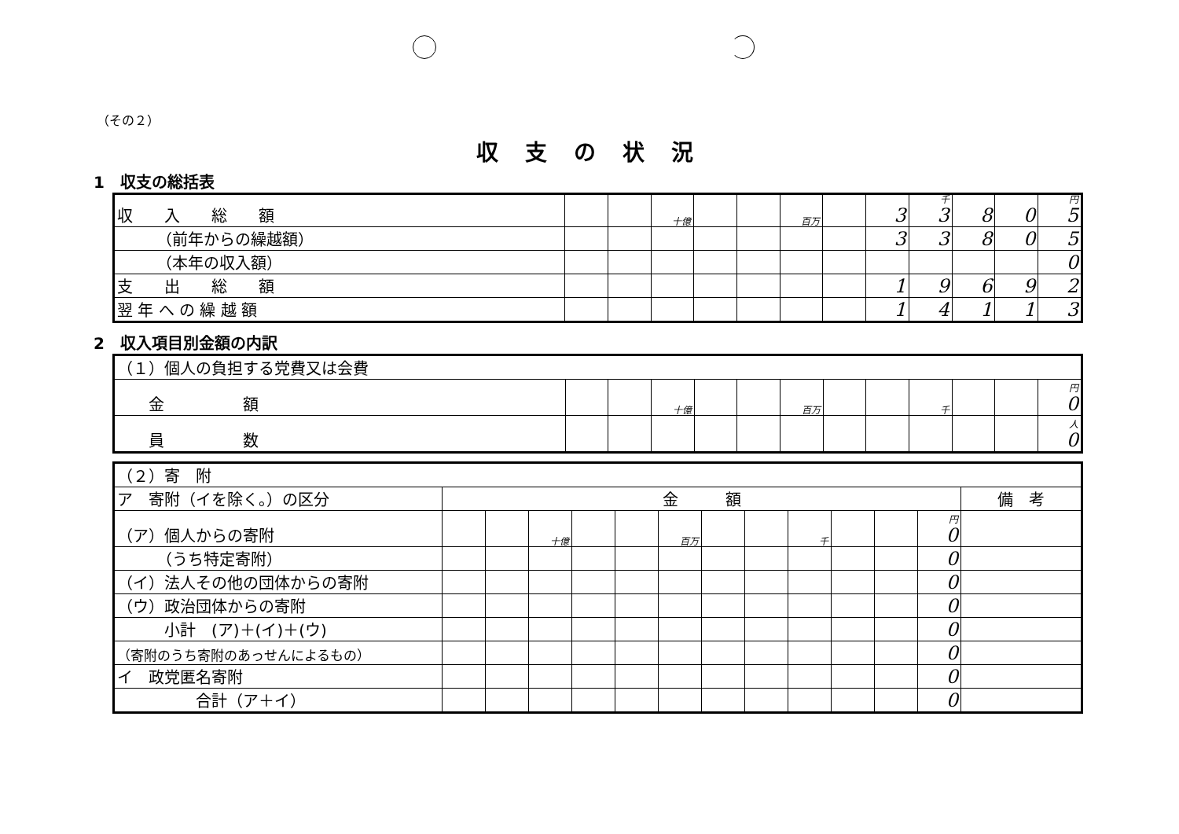（その２）
収支の状況
1　収支の総括表
| 収 入 総 額 | | | 十億 | | | 百万 | | 3 | 千 3 | 8 | 0 | 円 5 |
| （前年からの繰越額） | | | | | | | | 3 | 3 | 8 | 0 | 5 |
| （本年の収入額） | | | | | | | | | | | | 0 |
| 支 出 総 額 | | | | | | | | 1 | 9 | 6 | 9 | 2 |
| 翌 年 へ の 繰 越 額 | | | | | | | | 1 | 4 | 1 | 1 | 3 |
2　収入項目別金額の内訳
| （１）個人の負担する党費又は会費 | | | | | | | | | | | | |
| 金 額 | | | 十億 | | | 百万 | | | 千 | | | 円 0 |
| 員 数 | | | | | | | | | | | | 人 0 |
| （２）寄 附 | | | | | | | | | | | | | |
| ア 寄附（イを除く。）の区分 | 金 額 | | | | | | | | | | | | 備 考 |
| （ア）個人からの寄附 | | | 十億 | | | 百万 | | | 千 | | | 円 0 | |
| （うち特定寄附） | | | | | | | | | | | | 0 | |
| （イ）法人その他の団体からの寄附 | | | | | | | | | | | | 0 | |
| （ウ）政治団体からの寄附 | | | | | | | | | | | | 0 | |
| 小計 (ア)＋(イ)＋(ウ) | | | | | | | | | | | | 0 | |
| （寄附のうち寄附のあっせんによるもの） | | | | | | | | | | | | 0 | |
| イ 政党匿名寄附 | | | | | | | | | | | | 0 | |
| 合計（ア＋イ） | | | | | | | | | | | | 0 | |